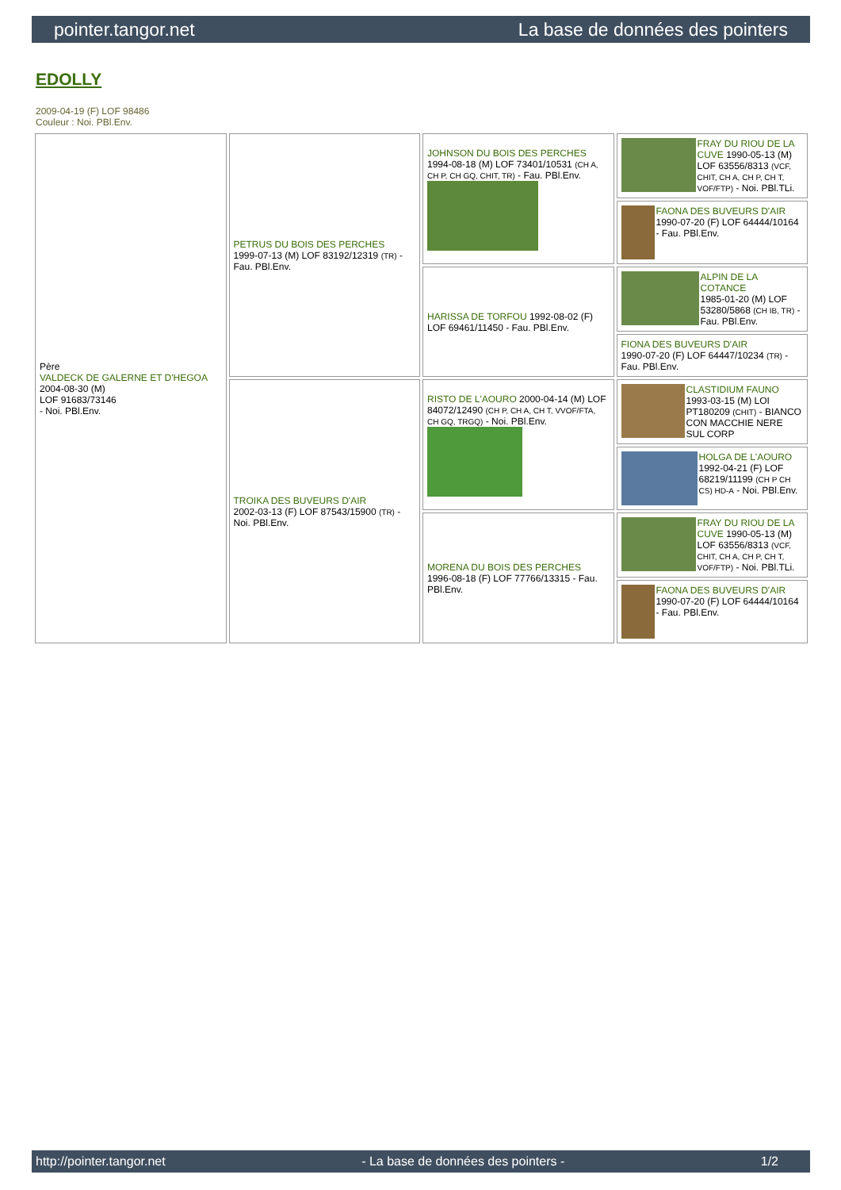pointer.tangor.net La base de données des pointers
EDOLLY
2009-04-19 (F) LOF 98486
Couleur : Noi. PBl.Env.
| Père VALDECK DE GALERNE ET D'HEGOA 2004-08-30 (M) LOF 91683/73146 - Noi. PBl.Env. | PETRUS DU BOIS DES PERCHES 1999-07-13 (M) LOF 83192/12319 (TR) - Fau. PBl.Env. | JOHNSON DU BOIS DES PERCHES 1994-08-18 (M) LOF 73401/10531 (CH A, CH P, CH GQ, CHIT, TR) - Fau. PBl.Env. | FRAY DU RIOU DE LA CUVE 1990-05-13 (M) LOF 63556/8313 (VCF, CHIT, CH A, CH P, CH T, VOF/FTP) - Noi. PBl.TLi. |
| | | | FAONA DES BUVEURS D'AIR 1990-07-20 (F) LOF 64444/10164 - Fau. PBl.Env. |
| | | HARISSA DE TORFOU 1992-08-02 (F) LOF 69461/11450 - Fau. PBl.Env. | ALPIN DE LA COTANCE 1985-01-20 (M) LOF 53280/5868 (CH IB, TR) - Fau. PBl.Env. |
| | | | FIONA DES BUVEURS D'AIR 1990-07-20 (F) LOF 64447/10234 (TR) - Fau. PBl.Env. |
| | TROIKA DES BUVEURS D'AIR 2002-03-13 (F) LOF 87543/15900 (TR) - Noi. PBl.Env. | RISTO DE L'AOURO 2000-04-14 (M) LOF 84072/12490 (CH P, CH A, CH T, VVOF/FTA, CH GQ, TRGQ) - Noi. PBl.Env. | CLASTIDIUM FAUNO 1993-03-15 (M) LOI PT180209 (CHIT) - BIANCO CON MACCHIE NERE SUL CORP |
| | | | HOLGA DE L'AOURO 1992-04-21 (F) LOF 68219/11199 (CH P CH CS) HD-A - Noi. PBl.Env. |
| | | MORENA DU BOIS DES PERCHES 1996-08-18 (F) LOF 77766/13315 - Fau. PBl.Env. | FRAY DU RIOU DE LA CUVE 1990-05-13 (M) LOF 63556/8313 (VCF, CHIT, CH A, CH P, CH T, VOF/FTP) - Noi. PBl.TLi. |
| | | | FAONA DES BUVEURS D'AIR 1990-07-20 (F) LOF 64444/10164 - Fau. PBl.Env. |
http://pointer.tangor.net - La base de données des pointers - 1/2